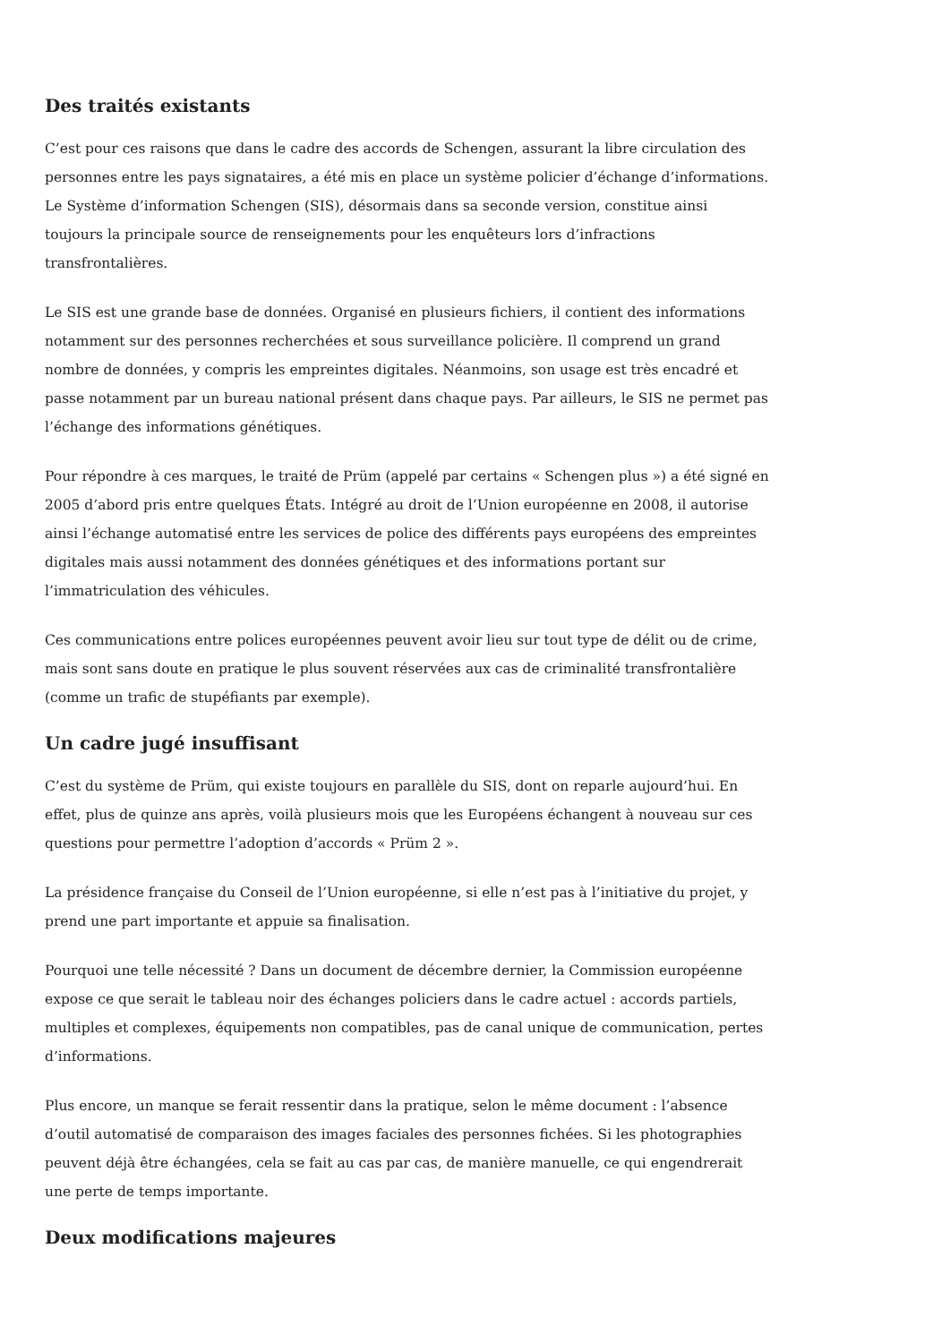Des traités existants
C’est pour ces raisons que dans le cadre des accords de Schengen, assurant la libre circulation des personnes entre les pays signataires, a été mis en place un système policier d’échange d’informations. Le Système d’information Schengen (SIS), désormais dans sa seconde version, constitue ainsi toujours la principale source de renseignements pour les enquêteurs lors d’infractions transfrontalières.
Le SIS est une grande base de données. Organisé en plusieurs fichiers, il contient des informations notamment sur des personnes recherchées et sous surveillance policière. Il comprend un grand nombre de données, y compris les empreintes digitales. Néanmoins, son usage est très encadré et passe notamment par un bureau national présent dans chaque pays. Par ailleurs, le SIS ne permet pas l’échange des informations génétiques.
Pour répondre à ces marques, le traité de Prüm (appelé par certains « Schengen plus ») a été signé en 2005 d’abord pris entre quelques États. Intégré au droit de l’Union européenne en 2008, il autorise ainsi l’échange automatisé entre les services de police des différents pays européens des empreintes digitales mais aussi notamment des données génétiques et des informations portant sur l’immatriculation des véhicules.
Ces communications entre polices européennes peuvent avoir lieu sur tout type de délit ou de crime, mais sont sans doute en pratique le plus souvent réservées aux cas de criminalité transfrontalière (comme un trafic de stupéfiants par exemple).
Un cadre jugé insuffisant
C’est du système de Prüm, qui existe toujours en parallèle du SIS, dont on reparle aujourd’hui. En effet, plus de quinze ans après, voilà plusieurs mois que les Européens échangent à nouveau sur ces questions pour permettre l’adoption d’accords « Prüm 2 ».
La présidence française du Conseil de l’Union européenne, si elle n’est pas à l’initiative du projet, y prend une part importante et appuie sa finalisation.
Pourquoi une telle nécessité ? Dans un document de décembre dernier, la Commission européenne expose ce que serait le tableau noir des échanges policiers dans le cadre actuel : accords partiels, multiples et complexes, équipements non compatibles, pas de canal unique de communication, pertes d’informations.
Plus encore, un manque se ferait ressentir dans la pratique, selon le même document : l’absence d’outil automatisé de comparaison des images faciales des personnes fichées. Si les photographies peuvent déjà être échangées, cela se fait au cas par cas, de manière manuelle, ce qui engendrerait une perte de temps importante.
Deux modifications majeures